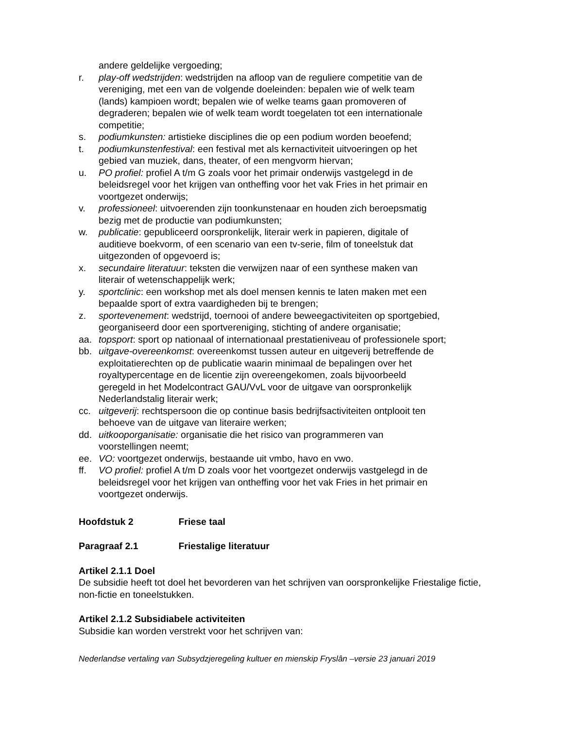andere geldelijke vergoeding;
r. play-off wedstrijden: wedstrijden na afloop van de reguliere competitie van de vereniging, met een van de volgende doeleinden: bepalen wie of welk team (lands) kampioen wordt; bepalen wie of welke teams gaan promoveren of degraderen; bepalen wie of welk team wordt toegelaten tot een internationale competitie;
s. podiumkunsten: artistieke disciplines die op een podium worden beoefend;
t. podiumkunstenfestival: een festival met als kernactiviteit uitvoeringen op het gebied van muziek, dans, theater, of een mengvorm hiervan;
u. PO profiel: profiel A t/m G zoals voor het primair onderwijs vastgelegd in de beleidsregel voor het krijgen van ontheffing voor het vak Fries in het primair en voortgezet onderwijs;
v. professioneel: uitvoerenden zijn toonkunstenaar en houden zich beroepsmatig bezig met de productie van podiumkunsten;
w. publicatie: gepubliceerd oorspronkelijk, literair werk in papieren, digitale of auditieve boekvorm, of een scenario van een tv-serie, film of toneelstuk dat uitgezonden of opgevoerd is;
x. secundaire literatuur: teksten die verwijzen naar of een synthese maken van literair of wetenschappelijk werk;
y. sportclinic: een workshop met als doel mensen kennis te laten maken met een bepaalde sport of extra vaardigheden bij te brengen;
z. sportevenement: wedstrijd, toernooi of andere beweegactiviteiten op sportgebied, georganiseerd door een sportvereniging, stichting of andere organisatie;
aa. topsport: sport op nationaal of internationaal prestatieniveau of professionele sport;
bb. uitgave-overeenkomst: overeenkomst tussen auteur en uitgeverij betreffende de exploitatierechten op de publicatie waarin minimaal de bepalingen over het royaltypercentage en de licentie zijn overeengekomen, zoals bijvoorbeeld geregeld in het Modelcontract GAU/VvL voor de uitgave van oorspronkelijk Nederlandstalig literair werk;
cc. uitgeverij: rechtspersoon die op continue basis bedrijfsactiviteiten ontplooit ten behoeve van de uitgave van literaire werken;
dd. uitkooporganisatie: organisatie die het risico van programmeren van voorstellingen neemt;
ee. VO: voortgezet onderwijs, bestaande uit vmbo, havo en vwo.
ff. VO profiel: profiel A t/m D zoals voor het voortgezet onderwijs vastgelegd in de beleidsregel voor het krijgen van ontheffing voor het vak Fries in het primair en voortgezet onderwijs.
Hoofdstuk 2 Friese taal
Paragraaf 2.1 Friestalige literatuur
Artikel 2.1.1 Doel
De subsidie heeft tot doel het bevorderen van het schrijven van oorspronkelijke Friestalige fictie, non-fictie en toneelstukken.
Artikel 2.1.2 Subsidiabele activiteiten
Subsidie kan worden verstrekt voor het schrijven van:
Nederlandse vertaling van Subsydzjeregeling kultuer en mienskip Fryslân –versie 23 januari 2019